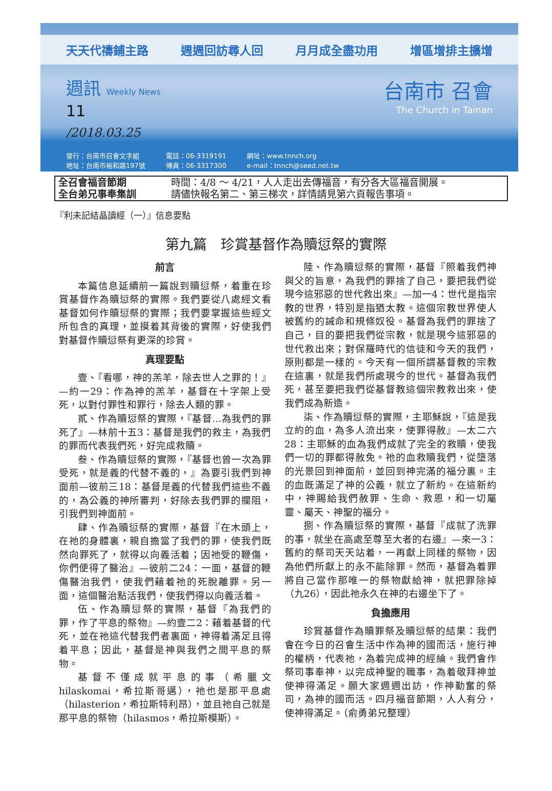天天代禱鋪主路 週週回訪尋人回 月月成全盡功用 增區增排主擴增
週訊 Weekly News
11
/2018.03.25
台南市 召會
The Church in Tainan
發行：台南市召會文字組
地址：台南市裕和路197號
電話：06-3319191
傳真：06-3317300
網址：www.tnnch.org
e-mail：tnnch@seed.net.tw
全召會福音節期
全台弟兄事奉集訓
時間：4/8 ～ 4/21，人人走出去傳福音，有分各大區福音開展。
請儘快報名第二、第三梯次，詳情請見第六頁報告事項。
『利未記結晶讀經（一）』信息要點
第九篇　珍賞基督作為贖愆祭的實際
前言
本篇信息延續前一篇說到贖愆祭，着重在珍賞基督作為贖愆祭的實際。我們要從八處經文看基督如何作贖愆祭的實際；我們要掌握這些經文所包含的真理，並摸着其背後的實際，好使我們對基督作贖愆祭有更深的珍賞。
真理要點
壹、『看哪，神的羔羊，除去世人之罪的！』—約一29：作為神的羔羊，基督在十字架上受死，以對付罪性和罪行，除去人類的罪。
貳、作為贖愆祭的實際，『基督…為我們的罪死了』—林前十五3：基督是我們的救主，為我們的罪而代表我們死，好完成救贖。
叁、作為贖愆祭的實際，『基督也曾一次為罪受死，就是義的代替不義的，』為要引我們到神面前—彼前三18：基督是義的代替我們這些不義的，為公義的神所審判，好除去我們罪的攔阻，引我們到神面前。
肆、作為贖愆祭的實際，基督『在木頭上，在祂的身體裏，親自擔當了我們的罪，使我們既然向罪死了，就得以向義活着；因祂受的鞭傷，你們便得了醫治』—彼前二24：一面，基督的鞭傷醫治我們，使我們藉着祂的死脫離罪。另一面，這個醫治點活我們，使我們得以向義活着。
伍、作為贖愆祭的實際，基督『為我們的罪，作了平息的祭物』—約壹二2：藉着基督的代死，並在祂這代替我們者裏面，神得着滿足且得着平息；因此，基督是神與我們之間平息的祭物。
基督不僅成就平息的事（希臘文 hilaskomai，希拉斯哥邁），祂也是那平息處（hilasterion，希拉斯特利昂），並且祂自己就是那平息的祭物（hilasmos，希拉斯模斯）。
陸、作為贖愆祭的實際，基督『照着我們神與父的旨意，為我們的罪捨了自己，要把我們從現今這邪惡的世代救出來』—加一4：世代是指宗教的世界，特別是指猶太教。這個宗教世界使人被舊約的誡命和規條奴役。基督為我們的罪捨了自己，目的要把我們從宗教，就是現今這邪惡的世代救出來；對保羅時代的信徒和今天的我們，原則都是一樣的。今天有一個所謂基督教的宗教在這裏，就是我們所處現今的世代。基督為我們死，甚至要把我們從基督教這個宗教救出來，使我們成為新造。
柒、作為贖愆祭的實際，主耶穌說，『這是我立約的血，為多人流出來，使罪得赦』—太二六28：主耶穌的血為我們成就了完全的救贖，使我們一切的罪都得赦免。祂的血救贖我們，從墮落的光景回到神面前，並回到神完滿的福分裏。主的血既滿足了神的公義，就立了新約。在這新約中，神賜給我們赦罪、生命、救恩，和一切屬靈、屬天、神聖的福分。
捌、作為贖愆祭的實際，基督『成就了洗罪的事，就坐在高處至尊至大者的右邊』—來一3：舊約的祭司天天站着，一再獻上同樣的祭物，因為他們所獻上的永不能除罪。然而，基督為着罪將自己當作那唯一的祭物獻給神，就把罪除掉（九26），因此祂永久在神的右邊坐下了。
負擔應用
珍賞基督作為贖罪祭及贖愆祭的結果：我們會在今日的召會生活中作為神的國而活，施行神的權柄，代表祂，為着完成神的經綸。我們會作祭司事奉神，以完成神聖的職事，為着敬拜神並使神得滿足。願大家週週出訪，作神勤奮的祭司，為神的國而活。四月福音節期，人人有分，使神得滿足。（俞勇弟兄整理）